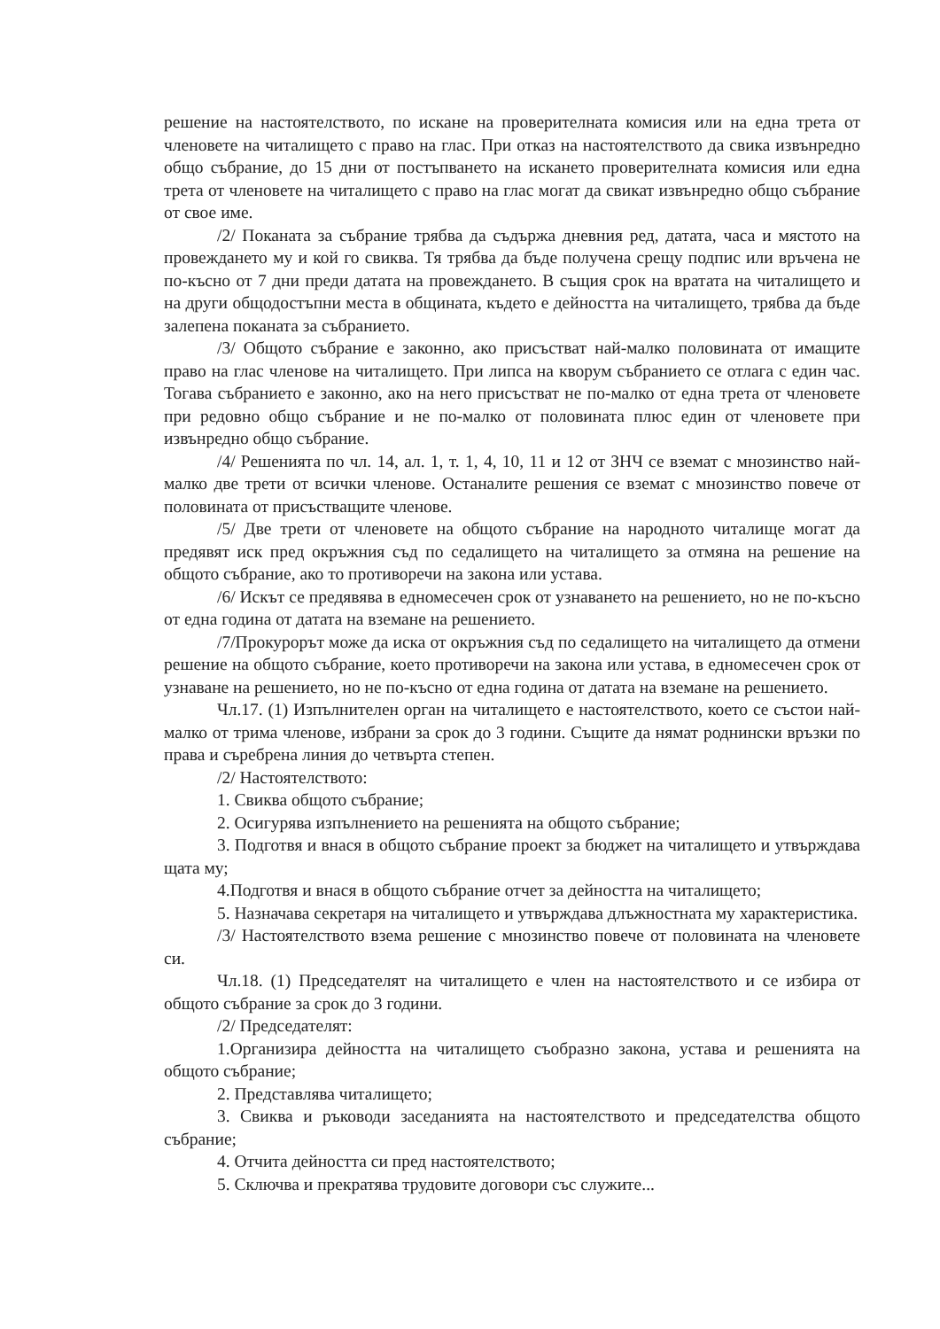решение на настоятелството, по искане на проверителната комисия или на една трета от членовете на читалището с право на глас. При отказ на настоятелството да свика извънредно общо събрание, до 15 дни от постъпването на искането проверителната комисия или една трета от членовете на читалището с право на глас могат да свикат извънредно общо събрание от свое име.
/2/ Поканата за събрание трябва да съдържа дневния ред, датата, часа и мястото на провеждането му и кой го свиква. Тя трябва да бъде получена срещу подпис или връчена не по-късно от 7 дни преди датата на провеждането. В същия срок на вратата на читалището и на други общодостъпни места в общината, където е дейността на читалището, трябва да бъде залепена поканата за събранието.
/3/ Общото събрание е законно, ако присъстват най-малко половината от имащите право на глас членове на читалището. При липса на кворум събранието се отлага с един час. Тогава събранието е законно, ако на него присъстват не по-малко от една трета от членовете при редовно общо събрание и не по-малко от половината плюс един от членовете при извънредно общо събрание.
/4/ Решенията по чл. 14, ал. 1, т. 1, 4, 10, 11 и 12 от ЗНЧ се вземат с мнозинство най-малко две трети от всички членове. Останалите решения се вземат с мнозинство повече от половината от присъстващите членове.
/5/ Две трети от членовете на общото събрание на народното читалище могат да предявят иск пред окръжния съд по седалището на читалището за отмяна на решение на общото събрание, ако то противоречи на закона или устава.
/6/ Искът се предявява в едномесечен срок от узнаването на решението, но не по-късно от една година от датата на вземане на решението.
/7/Прокурорът може да иска от окръжния съд по седалището на читалището да отмени решение на общото събрание, което противоречи на закона или устава, в едномесечен срок от узнаване на решението, но не по-късно от една година от датата на вземане на решението.
Чл.17. (1) Изпълнителен орган на читалището е настоятелството, което се състои най-малко от трима членове, избрани за срок до 3 години. Същите да нямат роднински връзки по права и съребрена линия до четвърта степен.
/2/ Настоятелството:
1. Свиква общото събрание;
2. Осигурява изпълнението на решенията на общото събрание;
3. Подготвя и внася в общото събрание проект за бюджет на читалището и утвърждава щата му;
4.Подготвя и внася в общото събрание отчет за дейността на читалището;
5. Назначава секретаря на читалището и утвърждава длъжностната му характеристика.
/3/ Настоятелството взема решение с мнозинство повече от половината на членовете си.
Чл.18. (1) Председателят на читалището е член на настоятелството и се избира от общото събрание за срок до 3 години.
/2/ Председателят:
1.Организира дейността на читалището съобразно закона, устава и решенията на общото събрание;
2. Представлява читалището;
3. Свиква и ръководи заседанията на настоятелството и председателства общото събрание;
4. Отчита дейността си пред настоятелството;
5. Сключва и прекратява трудовите договори със служите...